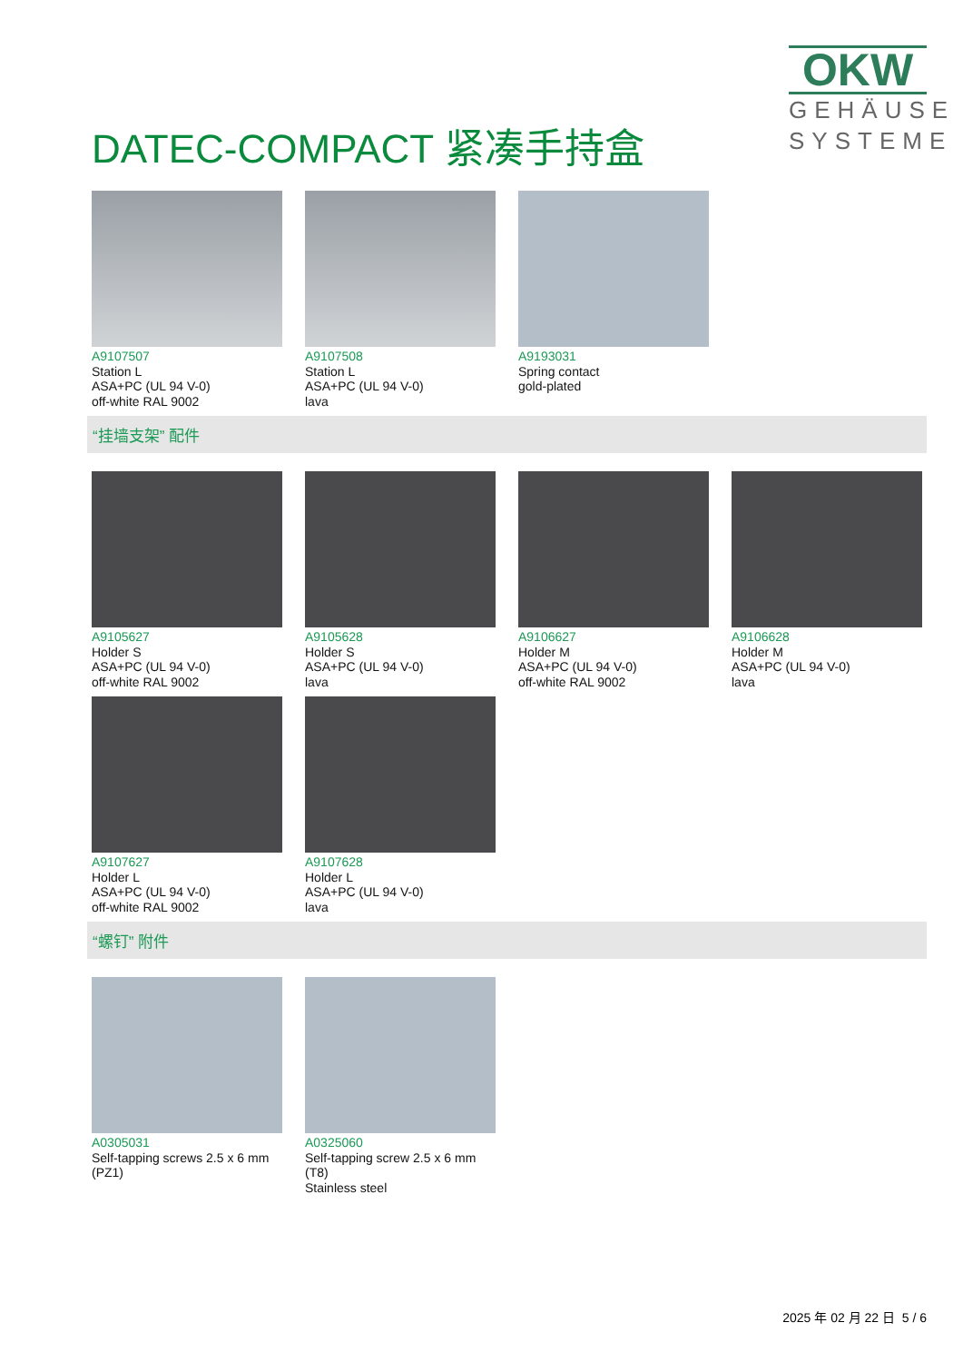OKW
GEHÄUSE
SYSTEME
DATEC-COMPACT 紧凑手持盒
A9107507
Station L
ASA+PC (UL 94 V-0)
off-white RAL 9002
A9107508
Station L
ASA+PC (UL 94 V-0)
lava
A9193031
Spring contact
gold-plated
“挂墙支架” 配件
A9105627
Holder S
ASA+PC (UL 94 V-0)
off-white RAL 9002
A9105628
Holder S
ASA+PC (UL 94 V-0)
lava
A9106627
Holder M
ASA+PC (UL 94 V-0)
off-white RAL 9002
A9106628
Holder M
ASA+PC (UL 94 V-0)
lava
A9107627
Holder L
ASA+PC (UL 94 V-0)
off-white RAL 9002
A9107628
Holder L
ASA+PC (UL 94 V-0)
lava
“螺钉” 附件
A0305031
Self-tapping screws 2.5 x 6 mm
(PZ1)
A0325060
Self-tapping screw 2.5 x 6 mm
(T8)
Stainless steel
2025 年 02 月 22 日 5 / 6